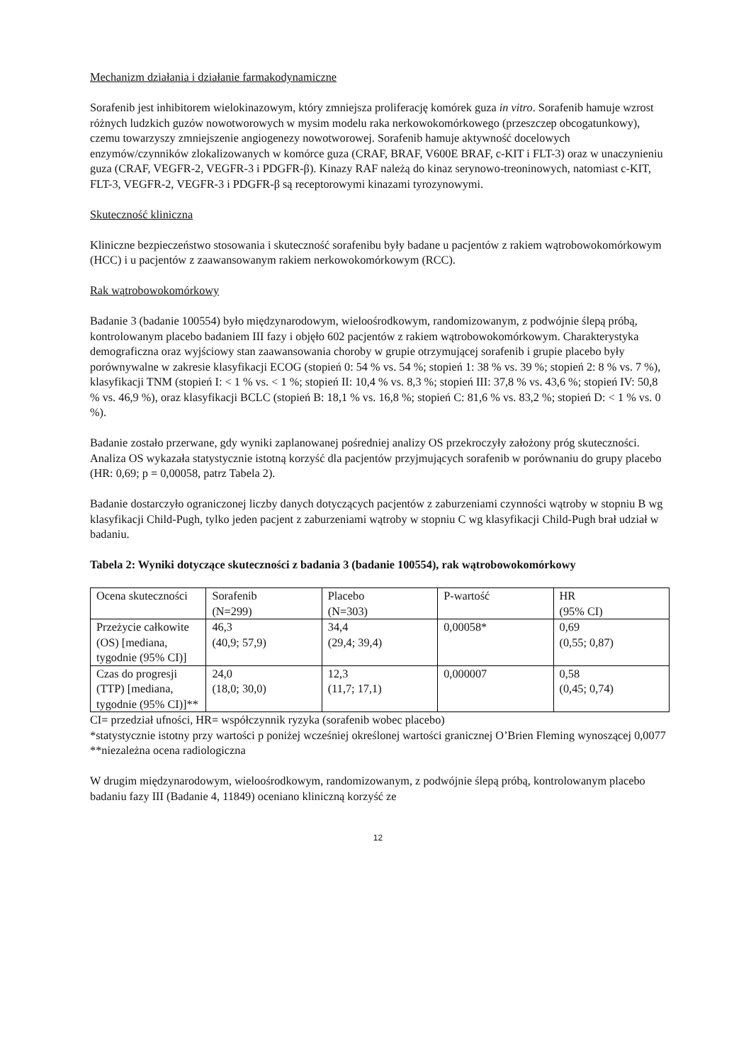Mechanizm działania i działanie farmakodynamiczne
Sorafenib jest inhibitorem wielokinazowym, który zmniejsza proliferację komórek guza in vitro. Sorafenib hamuje wzrost różnych ludzkich guzów nowotworowych w mysim modelu raka nerkowokomórkowego (przeszczep obcogatunkowy), czemu towarzyszy zmniejszenie angiogenezy nowotworowej. Sorafenib hamuje aktywność docelowych enzymów/czynników zlokalizowanych w komórce guza (CRAF, BRAF, V600E BRAF, c-KIT i FLT-3) oraz w unaczynieniu guza (CRAF, VEGFR-2, VEGFR-3 i PDGFR-β). Kinazy RAF należą do kinaz serynowo-treoninowych, natomiast c-KIT, FLT-3, VEGFR-2, VEGFR-3 i PDGFR-β są receptorowymi kinazami tyrozynowymi.
Skuteczność kliniczna
Kliniczne bezpieczeństwo stosowania i skuteczność sorafenibu były badane u pacjentów z rakiem wątrobowokomórkowym (HCC) i u pacjentów z zaawansowanym rakiem nerkowokomórkowym (RCC).
Rak wątrobowokomórkowy
Badanie 3 (badanie 100554) było międzynarodowym, wieloośrodkowym, randomizowanym, z podwójnie ślepą próbą, kontrolowanym placebo badaniem III fazy i objęło 602 pacjentów z rakiem wątrobowokomórkowym. Charakterystyka demograficzna oraz wyjściowy stan zaawansowania choroby w grupie otrzymującej sorafenib i grupie placebo były porównywalne w zakresie klasyfikacji ECOG (stopień 0: 54 % vs. 54 %; stopień 1: 38 % vs. 39 %; stopień 2: 8 % vs. 7 %), klasyfikacji TNM (stopień I: < 1 % vs. < 1 %; stopień II: 10,4 % vs. 8,3 %; stopień III: 37,8 % vs. 43,6 %; stopień IV: 50,8 % vs. 46,9 %), oraz klasyfikacji BCLC (stopień B: 18,1 % vs. 16,8 %; stopień C: 81,6 % vs. 83,2 %; stopień D: < 1 % vs. 0 %).
Badanie zostało przerwane, gdy wyniki zaplanowanej pośredniej analizy OS przekroczyły założony próg skuteczności. Analiza OS wykazała statystycznie istotną korzyść dla pacjentów przyjmujących sorafenib w porównaniu do grupy placebo (HR: 0,69; p = 0,00058, patrz Tabela 2).
Badanie dostarczyło ograniczonej liczby danych dotyczących pacjentów z zaburzeniami czynności wątroby w stopniu B wg klasyfikacji Child-Pugh, tylko jeden pacjent z zaburzeniami wątroby w stopniu C wg klasyfikacji Child-Pugh brał udział w badaniu.
Tabela 2: Wyniki dotyczące skuteczności z badania 3 (badanie 100554), rak wątrobowokomórkowy
| Ocena skuteczności | Sorafenib (N=299) | Placebo (N=303) | P-wartość | HR (95% CI) |
| Przeżycie całkowite (OS) [mediana, tygodnie (95% CI)] | 46,3 (40,9; 57,9) | 34,4 (29,4; 39,4) | 0,00058* | 0,69 (0,55; 0,87) |
| Czas do progresji (TTP) [mediana, tygodnie (95% CI)]** | 24,0 (18,0; 30,0) | 12,3 (11,7; 17,1) | 0,000007 | 0,58 (0,45; 0,74) |
CI= przedział ufności, HR= współczynnik ryzyka (sorafenib wobec placebo)
*statystycznie istotny przy wartości p poniżej wcześniej określonej wartości granicznej O’Brien Fleming wynoszącej 0,0077
**niezależna ocena radiologiczna
W drugim międzynarodowym, wieloośrodkowym, randomizowanym, z podwójnie ślepą próbą, kontrolowanym placebo badaniu fazy III (Badanie 4, 11849) oceniano kliniczną korzyść ze
12